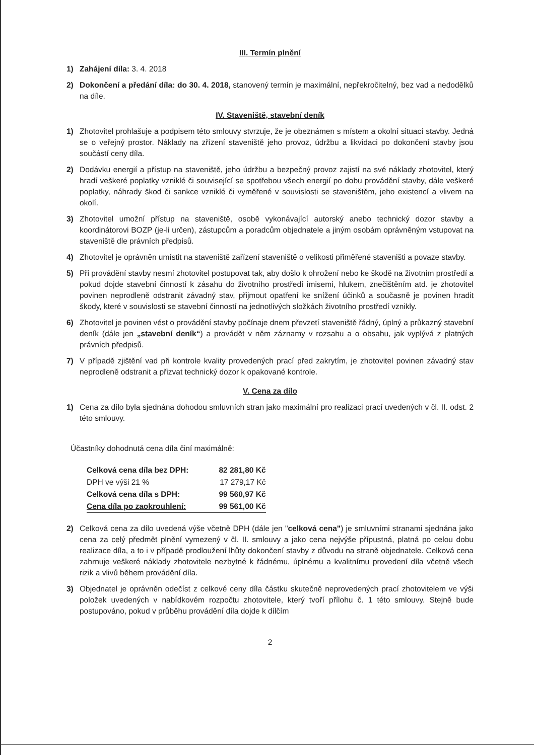III. Termín plnění
1) Zahájení díla: 3. 4. 2018
2) Dokončení a předání díla: do 30. 4. 2018, stanovený termín je maximální, nepřekročitelný, bez vad a nedodělků na díle.
IV. Staveniště, stavební deník
1) Zhotovitel prohlašuje a podpisem této smlouvy stvrzuje, že je obeznámen s místem a okolní situací stavby. Jedná se o veřejný prostor. Náklady na zřízení staveniště jeho provoz, údržbu a likvidaci po dokončení stavby jsou součástí ceny díla.
2) Dodávku energií a přístup na staveniště, jeho údržbu a bezpečný provoz zajistí na své náklady zhotovitel, který hradí veškeré poplatky vzniklé či související se spotřebou všech energií po dobu provádění stavby, dále veškeré poplatky, náhrady škod či sankce vzniklé či vyměřené v souvislosti se staveništěm, jeho existencí a vlivem na okolí.
3) Zhotovitel umožní přístup na staveniště, osobě vykonávající autorský anebo technický dozor stavby a koordinátorovi BOZP (je-li určen), zástupcům a poradcům objednatele a jiným osobám oprávněným vstupovat na staveniště dle právních předpisů.
4) Zhotovitel je oprávněn umístit na staveniště zařízení staveniště o velikosti přiměřené staveništi a povaze stavby.
5) Při provádění stavby nesmí zhotovitel postupovat tak, aby došlo k ohrožení nebo ke škodě na životním prostředí a pokud dojde stavební činností k zásahu do životního prostředí imisemi, hlukem, znečištěním atd. je zhotovitel povinen neprodleně odstranit závadný stav, přijmout opatření ke snížení účinků a současně je povinen hradit škody, které v souvislosti se stavební činností na jednotlivých složkách životního prostředí vznikly.
6) Zhotovitel je povinen vést o provádění stavby počínaje dnem převzetí staveniště řádný, úplný a průkazný stavební deník (dále jen „stavební deník“) a provádět v něm záznamy v rozsahu a o obsahu, jak vyplývá z platných právních předpisů.
7) V případě zjištění vad při kontrole kvality provedených prací před zakrytím, je zhotovitel povinen závadný stav neprodleně odstranit a přizvat technický dozor k opakované kontrole.
V. Cena za dílo
1) Cena za dílo byla sjednána dohodou smluvních stran jako maximální pro realizaci prací uvedených v čl. II. odst. 2 této smlouvy.
Účastníky dohodnutá cena díla činí maximálně:
| Celková cena díla bez DPH: | 82 281,80 Kč |
| DPH ve výši 21 % | 17 279,17 Kč |
| Celková cena díla s DPH: | 99 560,97 Kč |
| Cena díla po zaokrouhlení: | 99 561,00 Kč |
2) Celková cena za dílo uvedená výše včetně DPH (dále jen "celková cena") je smluvními stranami sjednána jako cena za celý předmět plnění vymezený v čl. II. smlouvy a jako cena nejvýše přípustná, platná po celou dobu realizace díla, a to i v případě prodloužení lhůty dokončení stavby z důvodu na straně objednatele. Celková cena zahrnuje veškeré náklady zhotovitele nezbytné k řádnému, úplnému a kvalitnímu provedení díla včetně všech rizik a vlivů během provádění díla.
3) Objednatel je oprávněn odečíst z celkové ceny díla částku skutečně neprovedených prací zhotovitelem ve výši položek uvedených v nabídkovém rozpočtu zhotovitele, který tvoří přílohu č. 1 této smlouvy. Stejně bude postupováno, pokud v průběhu provádění díla dojde k dílčím
2